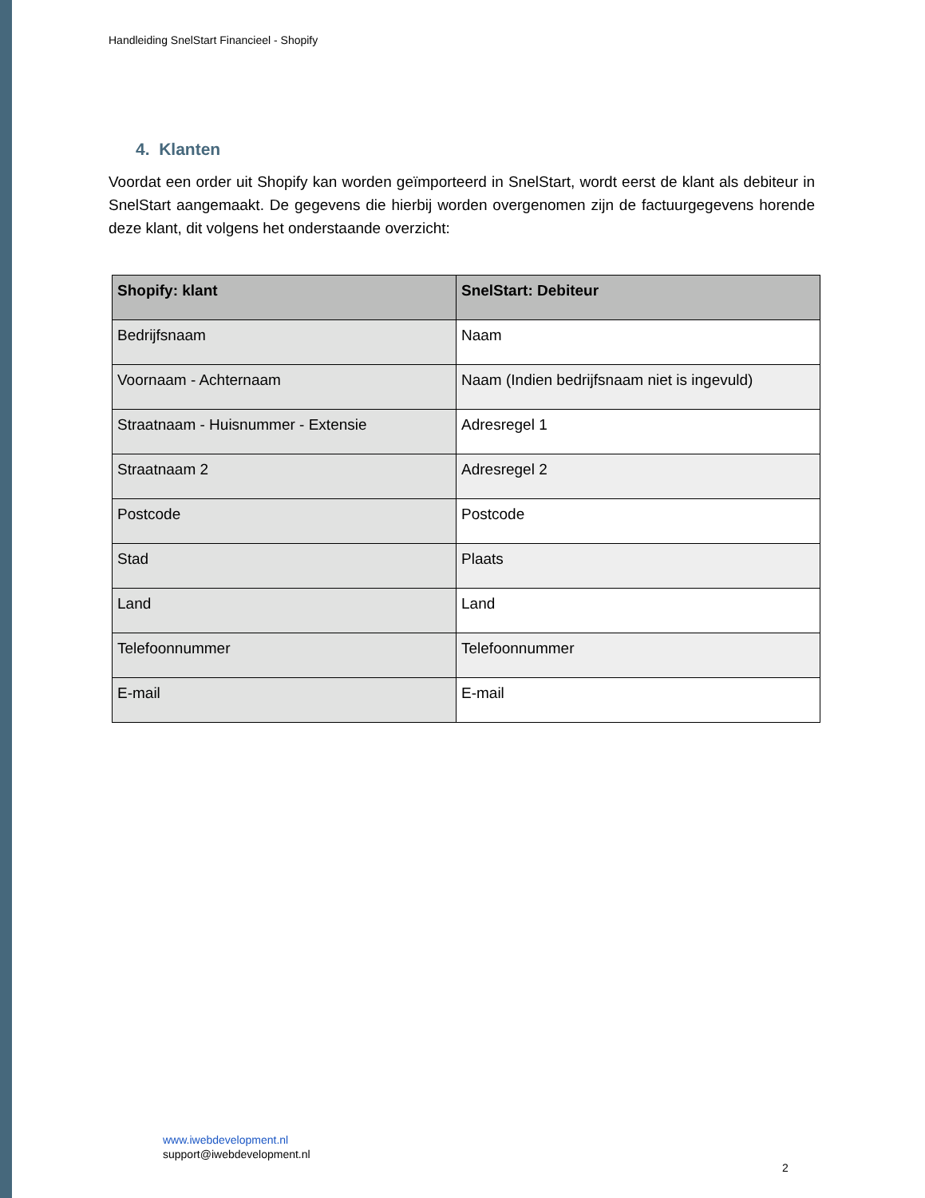Handleiding SnelStart Financieel - Shopify
4. Klanten
Voordat een order uit Shopify kan worden geïmporteerd in SnelStart, wordt eerst de klant als debiteur in SnelStart aangemaakt. De gegevens die hierbij worden overgenomen zijn de factuurgegevens horende deze klant, dit volgens het onderstaande overzicht:
| Shopify: klant | SnelStart: Debiteur |
| --- | --- |
| Bedrijfsnaam | Naam |
| Voornaam - Achternaam | Naam (Indien bedrijfsnaam niet is ingevuld) |
| Straatnaam - Huisnummer - Extensie | Adresregel 1 |
| Straatnaam 2 | Adresregel 2 |
| Postcode | Postcode |
| Stad | Plaats |
| Land | Land |
| Telefoonnummer | Telefoonnummer |
| E-mail | E-mail |
www.iwebdevelopment.nl
support@iwebdevelopment.nl
2